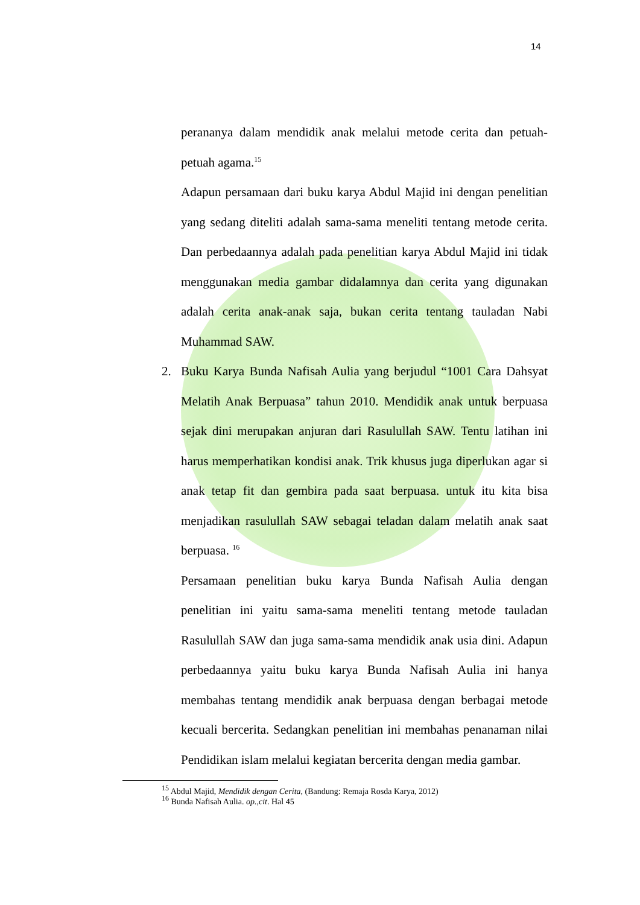14
perananya dalam mendidik anak melalui metode cerita dan petuah-petuah agama.<sup>15</sup>
Adapun persamaan dari buku karya Abdul Majid ini dengan penelitian yang sedang diteliti adalah sama-sama meneliti tentang metode cerita. Dan perbedaannya adalah pada penelitian karya Abdul Majid ini tidak menggunakan media gambar didalamnya dan cerita yang digunakan adalah cerita anak-anak saja, bukan cerita tentang tauladan Nabi Muhammad SAW.
2. Buku Karya Bunda Nafisah Aulia yang berjudul “1001 Cara Dahsyat Melatih Anak Berpuasa” tahun 2010. Mendidik anak untuk berpuasa sejak dini merupakan anjuran dari Rasulullah SAW. Tentu latihan ini harus memperhatikan kondisi anak. Trik khusus juga diperlukan agar si anak tetap fit dan gembira pada saat berpuasa. untuk itu kita bisa menjadikan rasulullah SAW sebagai teladan dalam melatih anak saat berpuasa. <sup>16</sup>
Persamaan penelitian buku karya Bunda Nafisah Aulia dengan penelitian ini yaitu sama-sama meneliti tentang metode tauladan Rasulullah SAW dan juga sama-sama mendidik anak usia dini. Adapun perbedaannya yaitu buku karya Bunda Nafisah Aulia ini hanya membahas tentang mendidik anak berpuasa dengan berbagai metode kecuali bercerita. Sedangkan penelitian ini membahas penanaman nilai Pendidikan islam melalui kegiatan bercerita dengan media gambar.
<sup>15</sup> Abdul Majid, Mendidik dengan Cerita, (Bandung: Remaja Rosda Karya, 2012)
<sup>16</sup> Bunda Nafisah Aulia. op.,cit. Hal 45